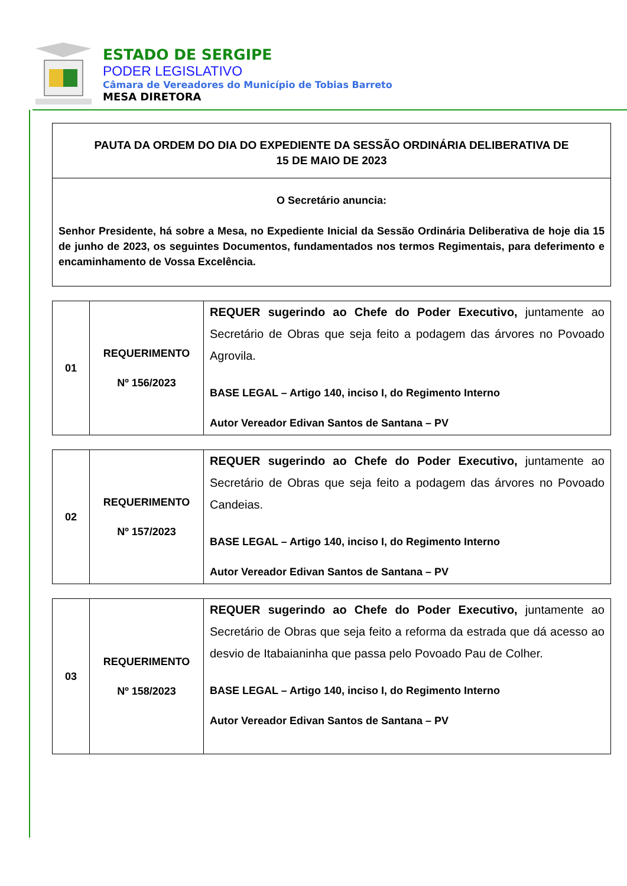ESTADO DE SERGIPE
PODER LEGISLATIVO
Câmara de Vereadores do Município de Tobias Barreto
MESA DIRETORA
PAUTA DA ORDEM DO DIA DO EXPEDIENTE DA SESSÃO ORDINÁRIA DELIBERATIVA DE
15 DE MAIO DE 2023
O Secretário anuncia:
Senhor Presidente, há sobre a Mesa, no Expediente Inicial da Sessão Ordinária Deliberativa de hoje dia 15 de junho de 2023, os seguintes Documentos, fundamentados nos termos Regimentais, para deferimento e encaminhamento de Vossa Excelência.
| 01 | REQUERIMENTO Nº 156/2023 | REQUER sugerindo ao Chefe do Poder Executivo, juntamente ao Secretário de Obras que seja feito a podagem das árvores no Povoado Agrovila. BASE LEGAL – Artigo 140, inciso I, do Regimento Interno Autor Vereador Edivan Santos de Santana – PV |
| 02 | REQUERIMENTO Nº 157/2023 | REQUER sugerindo ao Chefe do Poder Executivo, juntamente ao Secretário de Obras que seja feito a podagem das árvores no Povoado Candeias. BASE LEGAL – Artigo 140, inciso I, do Regimento Interno Autor Vereador Edivan Santos de Santana – PV |
| 03 | REQUERIMENTO Nº 158/2023 | REQUER sugerindo ao Chefe do Poder Executivo, juntamente ao Secretário de Obras que seja feito a reforma da estrada que dá acesso ao desvio de Itabaianinha que passa pelo Povoado Pau de Colher. BASE LEGAL – Artigo 140, inciso I, do Regimento Interno Autor Vereador Edivan Santos de Santana – PV |